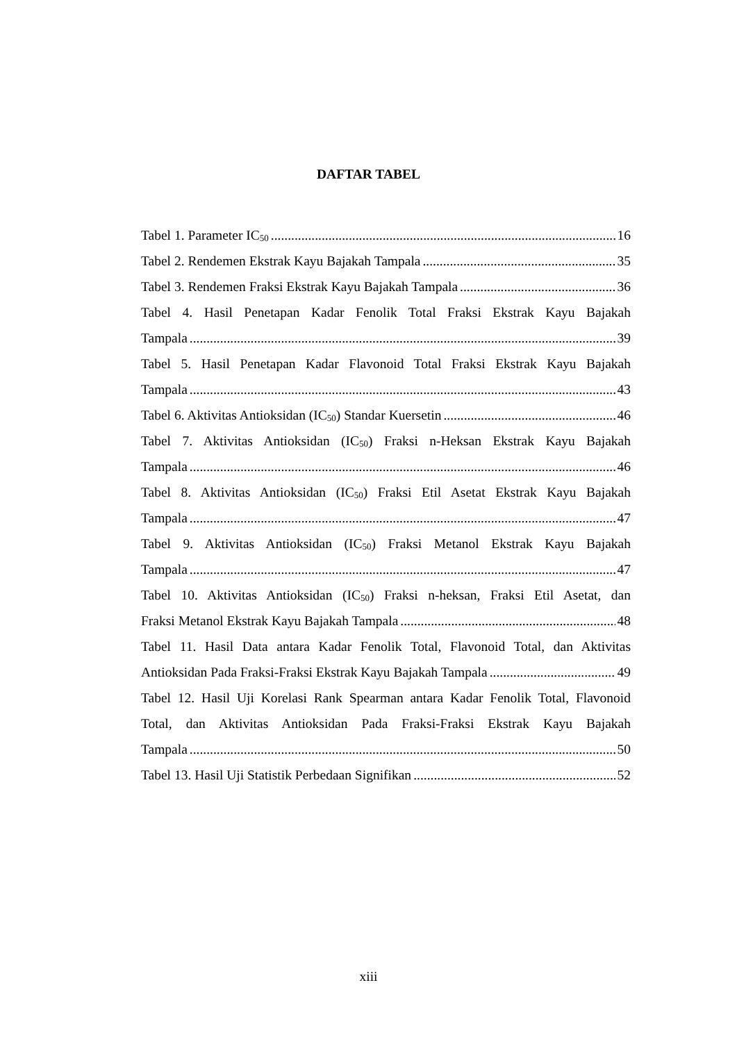DAFTAR TABEL
Tabel 1. Parameter IC<sub>50</sub> 16
Tabel 2. Rendemen Ekstrak Kayu Bajakah Tampala 35
Tabel 3. Rendemen Fraksi Ekstrak Kayu Bajakah Tampala 36
Tabel 4. Hasil Penetapan Kadar Fenolik Total Fraksi Ekstrak Kayu Bajakah
Tampala 39
Tabel 5. Hasil Penetapan Kadar Flavonoid Total Fraksi Ekstrak Kayu Bajakah
Tampala 43
Tabel 6. Aktivitas Antioksidan (IC<sub>50</sub>) Standar Kuersetin 46
Tabel 7. Aktivitas Antioksidan (IC<sub>50</sub>) Fraksi n-Heksan Ekstrak Kayu Bajakah
Tampala 46
Tabel 8. Aktivitas Antioksidan (IC<sub>50</sub>) Fraksi Etil Asetat Ekstrak Kayu Bajakah
Tampala 47
Tabel 9. Aktivitas Antioksidan (IC<sub>50</sub>) Fraksi Metanol Ekstrak Kayu Bajakah
Tampala 47
Tabel 10. Aktivitas Antioksidan (IC<sub>50</sub>) Fraksi n-heksan, Fraksi Etil Asetat, dan
Fraksi Metanol Ekstrak Kayu Bajakah Tampala 48
Tabel 11. Hasil Data antara Kadar Fenolik Total, Flavonoid Total, dan Aktivitas
Antioksidan Pada Fraksi-Fraksi Ekstrak Kayu Bajakah Tampala 49
Tabel 12. Hasil Uji Korelasi Rank Spearman antara Kadar Fenolik Total, Flavonoid
Total, dan Aktivitas Antioksidan Pada Fraksi-Fraksi Ekstrak Kayu Bajakah
Tampala 50
Tabel 13. Hasil Uji Statistik Perbedaan Signifikan 52
xiii